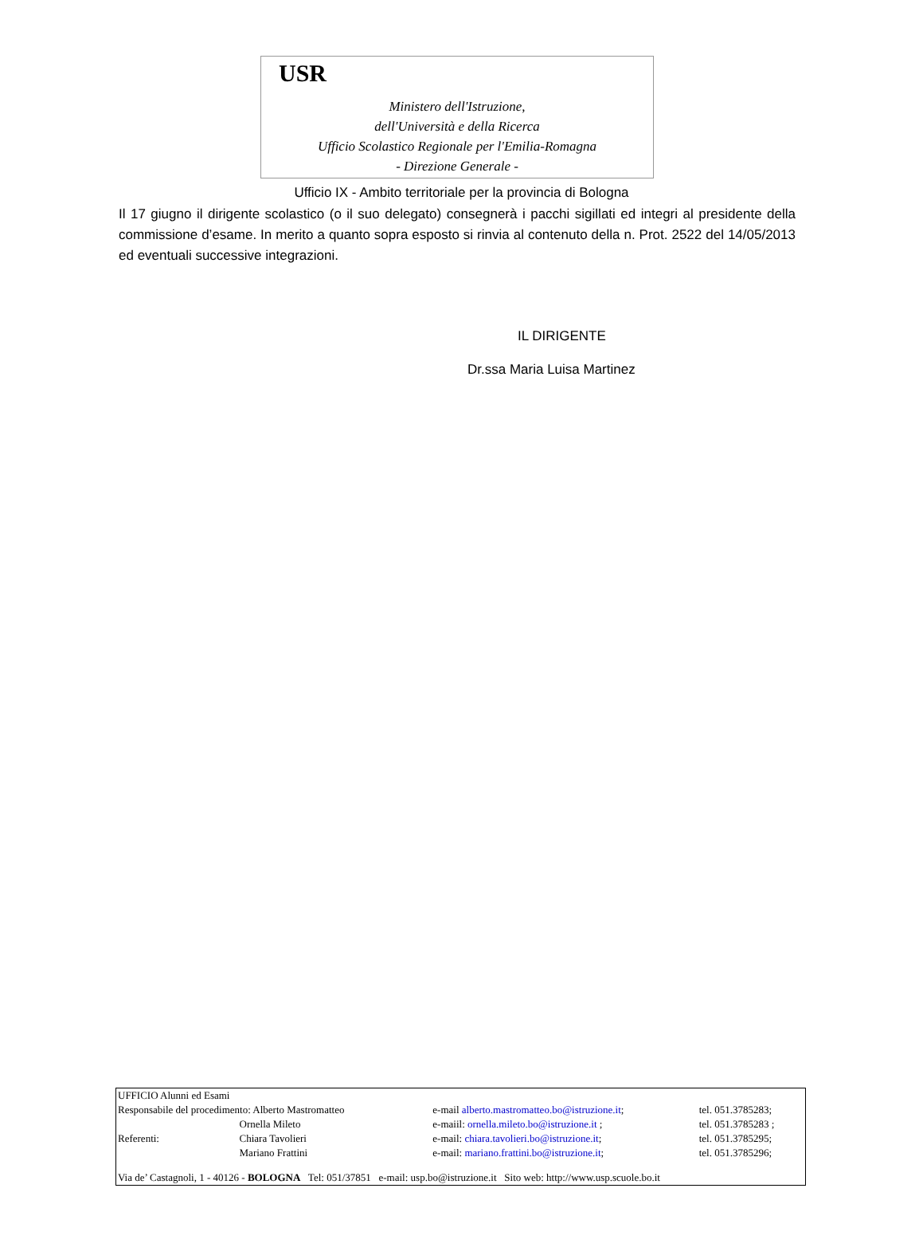USR
Ministero dell'Istruzione,
dell'Università e della Ricerca
Ufficio Scolastico Regionale per l'Emilia-Romagna
- Direzione Generale -
Ufficio IX - Ambito territoriale per la provincia di Bologna
Il 17 giugno il dirigente scolastico (o il suo delegato) consegnerà i pacchi sigillati ed integri al presidente della commissione d’esame. In merito a quanto sopra esposto si rinvia al contenuto della n. Prot. 2522 del 14/05/2013 ed eventuali successive integrazioni.
IL DIRIGENTE
Dr.ssa Maria Luisa Martinez
| UFFICIO Alunni ed Esami | | | |
| Responsabile del procedimento: Alberto Mastromatteo | | e-mail alberto.mastromatteo.bo@istruzione.it ; | tel. 051.3785283; |
| | Ornella Mileto | e-maiil: ornella.mileto.bo@istruzione.it ; | tel. 051.3785283 ; |
| Referenti: | Chiara Tavolieri | e-mail: chiara.tavolieri.bo@istruzione.it ; | tel. 051.3785295; |
| | Mariano Frattini | e-mail: mariano.frattini.bo@istruzione.it ; | tel. 051.3785296; |
| Via de’ Castagnoli, 1 - 40126 - BOLOGNA Tel: 051/37851 e-mail: usp.bo@istruzione.it Sito web: http://www.usp.scuole.bo.it | | | |